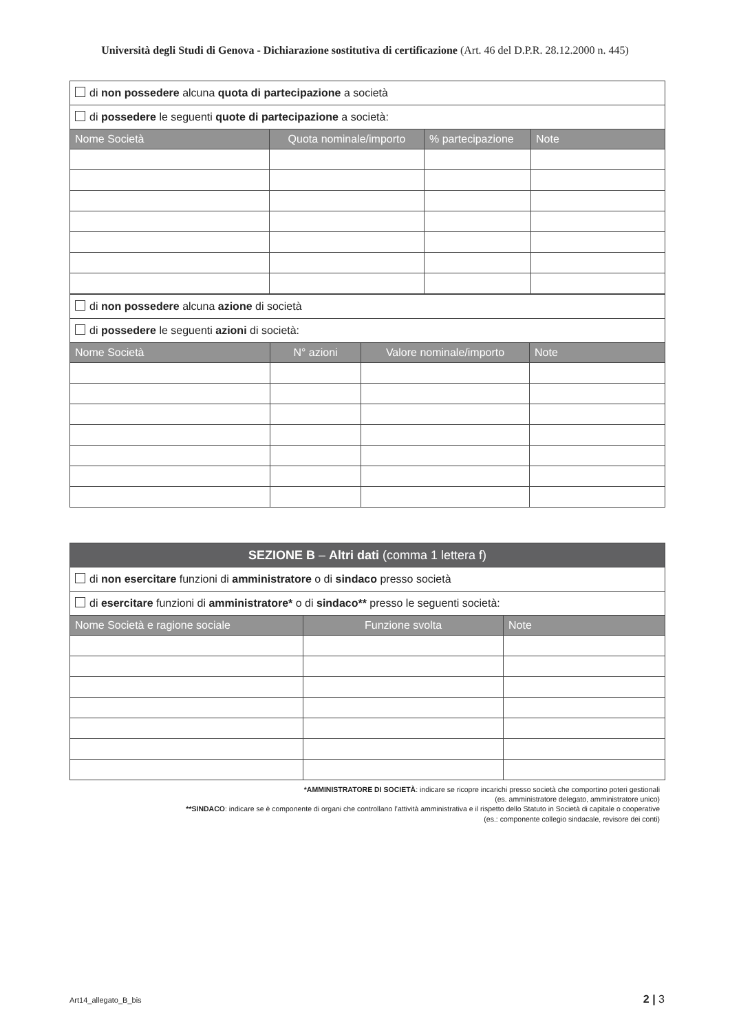Università degli Studi di Genova - Dichiarazione sostitutiva di certificazione (Art. 46 del D.P.R. 28.12.2000 n. 445)
| di non possedere alcuna quota di partecipazione a società | | | |
| di possedere le seguenti quote di partecipazione a società: | | | |
| Nome Società | Quota nominale/importo | % partecipazione | Note |
| di non possedere alcuna azione di società | | | |
| di possedere le seguenti azioni di società: | | | |
| Nome Società | N° azioni | Valore nominale/importo | Note |
| SEZIONE B – Altri dati (comma 1 lettera f) | | |
| di non esercitare funzioni di amministratore o di sindaco presso società | | |
| di esercitare funzioni di amministratore* o di sindaco** presso le seguenti società: | | |
| Nome Società e ragione sociale | Funzione svolta | Note |
*AMMINISTRATORE DI SOCIETÀ: indicare se ricopre incarichi presso società che comportino poteri gestionali
(es. amministratore delegato, amministratore unico)
**SINDACO: indicare se è componente di organi che controllano l’attività amministrativa e il rispetto dello Statuto in Società di capitale o cooperative
(es.: componente collegio sindacale, revisore dei conti)
Art14_allegato_B_bis 2 | 3